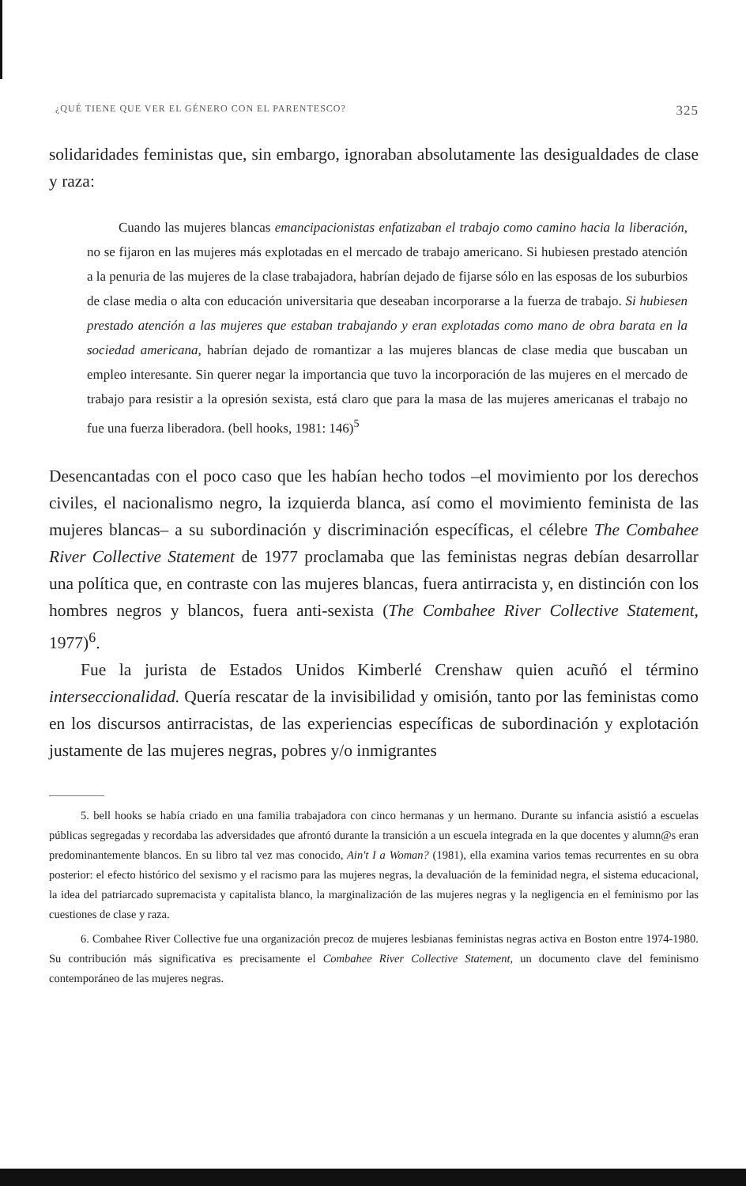¿QUÉ TIENE QUE VER EL GÉNERO CON EL PARENTESCO? 325
solidaridades feministas que, sin embargo, ignoraban absolutamente las desigualdades de clase y raza:
Cuando las mujeres blancas emancipacionistas enfatizaban el trabajo como camino hacia la liberación, no se fijaron en las mujeres más explotadas en el mercado de trabajo americano. Si hubiesen prestado atención a la penuria de las mujeres de la clase trabajadora, habrían dejado de fijarse sólo en las esposas de los suburbios de clase media o alta con educación universitaria que deseaban incorporarse a la fuerza de trabajo. Si hubiesen prestado atención a las mujeres que estaban trabajando y eran explotadas como mano de obra barata en la sociedad americana, habrían dejado de romantizar a las mujeres blancas de clase media que buscaban un empleo interesante. Sin querer negar la importancia que tuvo la incorporación de las mujeres en el mercado de trabajo para resistir a la opresión sexista, está claro que para la masa de las mujeres americanas el trabajo no fue una fuerza liberadora. (bell hooks, 1981: 146)<sup>5</sup>
Desencantadas con el poco caso que les habían hecho todos –el movimiento por los derechos civiles, el nacionalismo negro, la izquierda blanca, así como el movimiento feminista de las mujeres blancas– a su subordinación y discriminación específicas, el célebre The Combahee River Collective Statement de 1977 proclamaba que las feministas negras debían desarrollar una política que, en contraste con las mujeres blancas, fuera antirracista y, en distinción con los hombres negros y blancos, fuera anti-sexista (The Combahee River Collective Statement, 1977)<sup>6</sup>.
Fue la jurista de Estados Unidos Kimberlé Crenshaw quien acuñó el término interseccionalidad. Quería rescatar de la invisibilidad y omisión, tanto por las feministas como en los discursos antirracistas, de las experiencias específicas de subordinación y explotación justamente de las mujeres negras, pobres y/o inmigrantes
5. bell hooks se había criado en una familia trabajadora con cinco hermanas y un hermano. Durante su infancia asistió a escuelas públicas segregadas y recordaba las adversidades que afrontó durante la transición a un escuela integrada en la que docentes y alumn@s eran predominantemente blancos. En su libro tal vez mas conocido, Ain't I a Woman? (1981), ella examina varios temas recurrentes en su obra posterior: el efecto histórico del sexismo y el racismo para las mujeres negras, la devaluación de la feminidad negra, el sistema educacional, la idea del patriarcado supremacista y capitalista blanco, la marginalización de las mujeres negras y la negligencia en el feminismo por las cuestiones de clase y raza.
6. Combahee River Collective fue una organización precoz de mujeres lesbianas feministas negras activa en Boston entre 1974-1980. Su contribución más significativa es precisamente el Combahee River Collective Statement, un documento clave del feminismo contemporáneo de las mujeres negras.